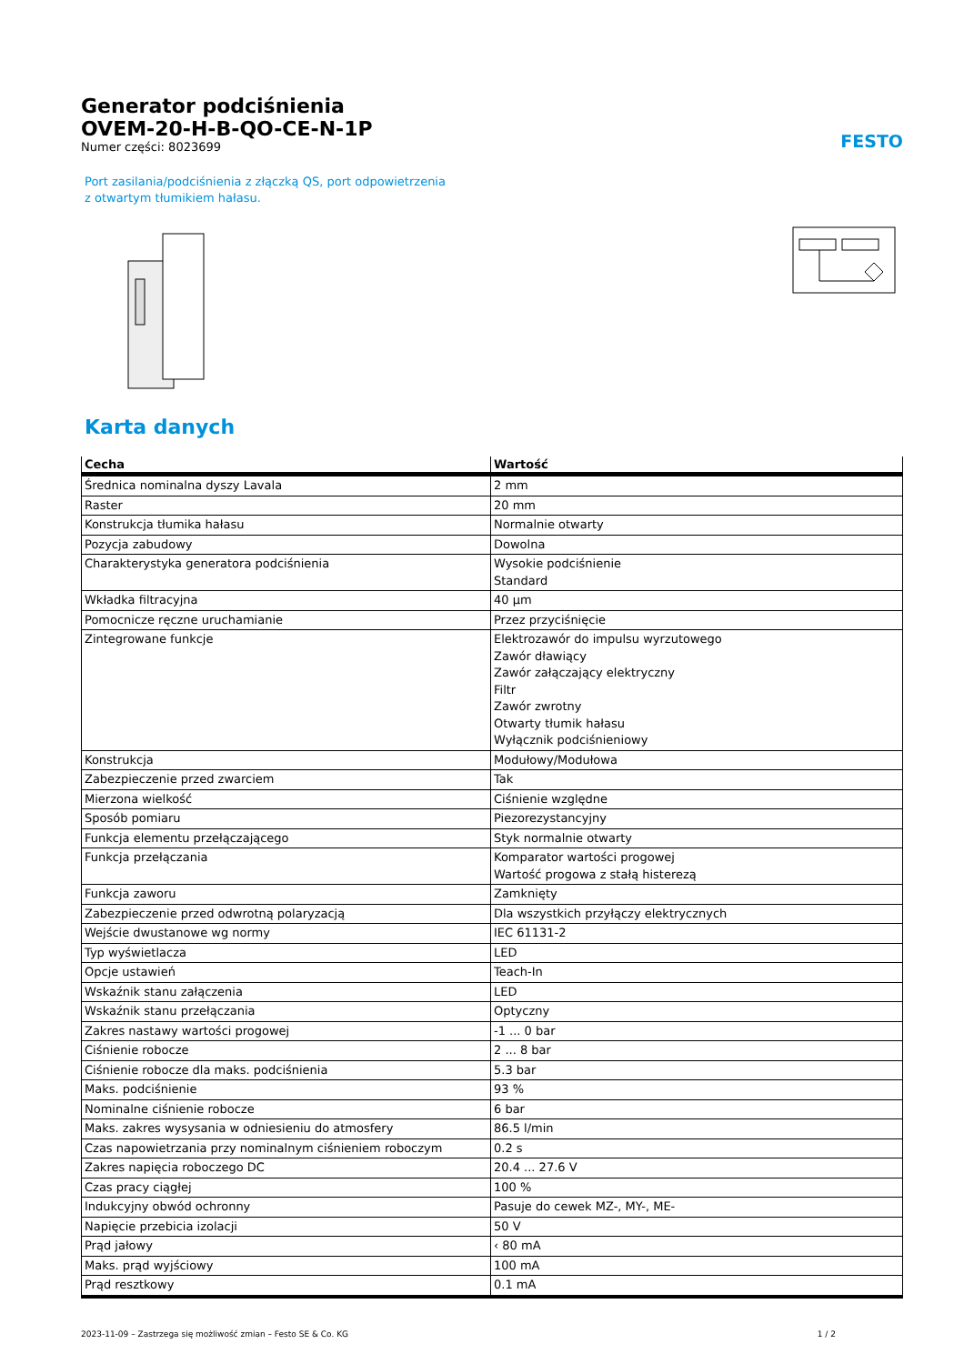Generator podciśnienia
OVEM-20-H-B-QO-CE-N-1P
Numer części: 8023699
FESTO
Port zasilania/podciśnienia z złączką QS, port odpowietrzenia z otwartym tłumikiem hałasu.
Karta danych
| Cecha | Wartość |
| --- | --- |
| Średnica nominalna dyszy Lavala | 2 mm |
| Raster | 20 mm |
| Konstrukcja tłumika hałasu | Normalnie otwarty |
| Pozycja zabudowy | Dowolna |
| Charakterystyka generatora podciśnienia | Wysokie podciśnienie Standard |
| Wkładka filtracyjna | 40 µm |
| Pomocnicze ręczne uruchamianie | Przez przyciśnięcie |
| Zintegrowane funkcje | Elektrozawór do impulsu wyrzutowego Zawór dławiący Zawór załączający elektryczny Filtr Zawór zwrotny Otwarty tłumik hałasu Wyłącznik podciśnieniowy |
| Konstrukcja | Modułowy/Modułowa |
| Zabezpieczenie przed zwarciem | Tak |
| Mierzona wielkość | Ciśnienie względne |
| Sposób pomiaru | Piezorezystancyjny |
| Funkcja elementu przełączającego | Styk normalnie otwarty |
| Funkcja przełączania | Komparator wartości progowej Wartość progowa z stałą histerezą |
| Funkcja zaworu | Zamknięty |
| Zabezpieczenie przed odwrotną polaryzacją | Dla wszystkich przyłączy elektrycznych |
| Wejście dwustanowe wg normy | IEC 61131-2 |
| Typ wyświetlacza | LED |
| Opcje ustawień | Teach-In |
| Wskaźnik stanu załączenia | LED |
| Wskaźnik stanu przełączania | Optyczny |
| Zakres nastawy wartości progowej | -1 ... 0 bar |
| Ciśnienie robocze | 2 ... 8 bar |
| Ciśnienie robocze dla maks. podciśnienia | 5.3 bar |
| Maks. podciśnienie | 93 % |
| Nominalne ciśnienie robocze | 6 bar |
| Maks. zakres wysysania w odniesieniu do atmosfery | 86.5 l/min |
| Czas napowietrzania przy nominalnym ciśnieniem roboczym | 0.2 s |
| Zakres napięcia roboczego DC | 20.4 ... 27.6 V |
| Czas pracy ciągłej | 100 % |
| Indukcyjny obwód ochronny | Pasuje do cewek MZ-, MY-, ME- |
| Napięcie przebicia izolacji | 50 V |
| Prąd jałowy | ‹ 80 mA |
| Maks. prąd wyjściowy | 100 mA |
| Prąd resztkowy | 0.1 mA |
2023-11-09 – Zastrzega się możliwość zmian – Festo SE & Co. KG 1 / 2